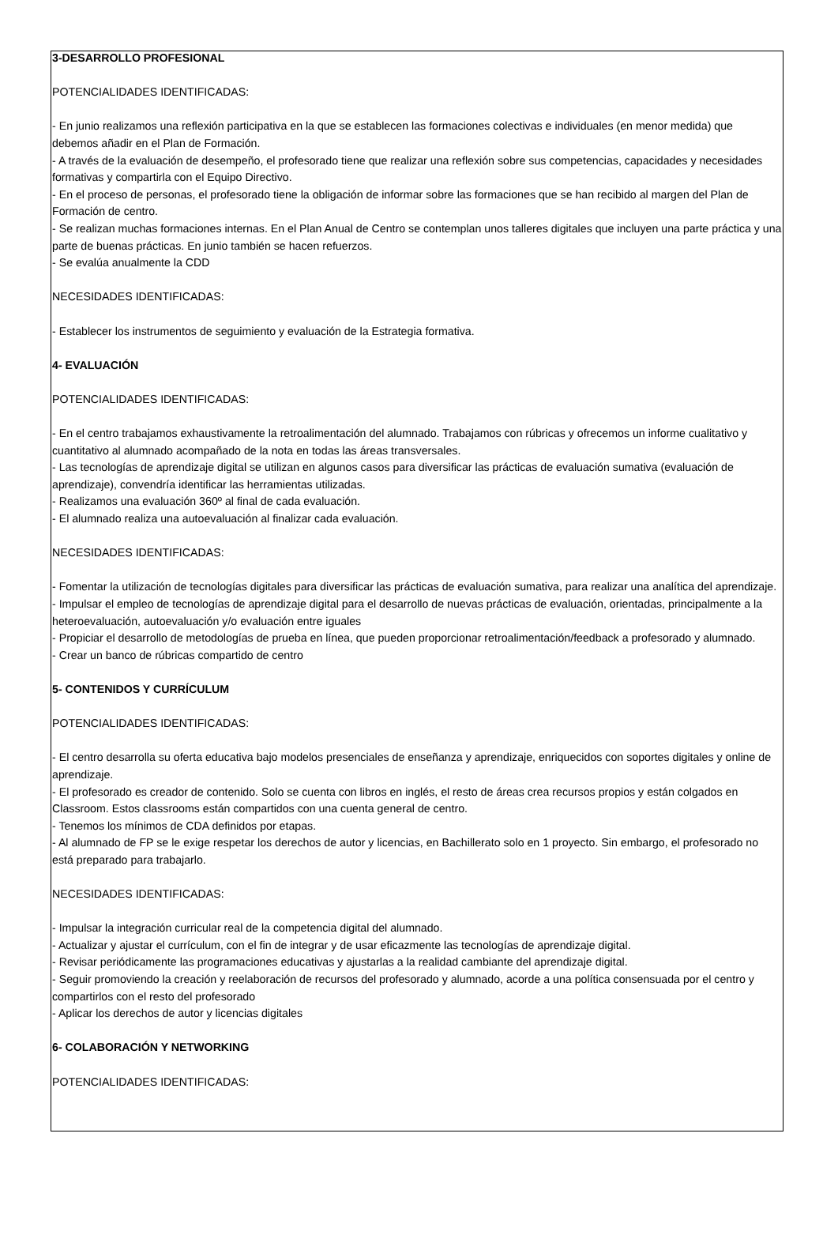3-DESARROLLO PROFESIONAL
POTENCIALIDADES IDENTIFICADAS:
- En junio realizamos una reflexión participativa en la que se establecen las formaciones colectivas e individuales (en menor medida) que debemos añadir en el Plan de Formación.
- A través de la evaluación de desempeño, el profesorado tiene que realizar una reflexión sobre sus competencias, capacidades y necesidades formativas y compartirla con el Equipo Directivo.
- En el proceso de personas, el profesorado tiene la obligación de informar sobre las formaciones que se han recibido al margen del Plan de Formación de centro.
- Se realizan muchas formaciones internas. En el Plan Anual de Centro se contemplan unos talleres digitales que incluyen una parte práctica y una parte de buenas prácticas. En junio también se hacen refuerzos.
- Se evalúa anualmente la CDD
NECESIDADES IDENTIFICADAS:
- Establecer los instrumentos de seguimiento y evaluación de la Estrategia formativa.
4- EVALUACIÓN
POTENCIALIDADES IDENTIFICADAS:
- En el centro trabajamos exhaustivamente la retroalimentación del alumnado. Trabajamos con rúbricas y ofrecemos un informe cualitativo y cuantitativo al alumnado acompañado de la nota en todas las áreas transversales.
- Las tecnologías de aprendizaje digital se utilizan en algunos casos para diversificar las prácticas de evaluación sumativa (evaluación de aprendizaje), convendría identificar las herramientas utilizadas.
- Realizamos una evaluación 360º al final de cada evaluación.
- El alumnado realiza una autoevaluación al finalizar cada evaluación.
NECESIDADES IDENTIFICADAS:
- Fomentar la utilización de tecnologías digitales para diversificar las prácticas de evaluación sumativa, para realizar una analítica del aprendizaje.
- Impulsar el empleo de tecnologías de aprendizaje digital para el desarrollo de nuevas prácticas de evaluación, orientadas, principalmente a la heteroevaluación, autoevaluación y/o evaluación entre iguales
- Propiciar el desarrollo de metodologías de prueba en línea, que pueden proporcionar retroalimentación/feedback a profesorado y alumnado.
- Crear un banco de rúbricas compartido de centro
5- CONTENIDOS Y CURRÍCULUM
POTENCIALIDADES IDENTIFICADAS:
- El centro desarrolla su oferta educativa bajo modelos presenciales de enseñanza y aprendizaje, enriquecidos con soportes digitales y online de aprendizaje.
- El profesorado es creador de contenido. Solo se cuenta con libros en inglés, el resto de áreas crea recursos propios y están colgados en Classroom. Estos classrooms están compartidos con una cuenta general de centro.
- Tenemos los mínimos de CDA definidos por etapas.
- Al alumnado de FP se le exige respetar los derechos de autor y licencias, en Bachillerato solo en 1 proyecto. Sin embargo, el profesorado no está preparado para trabajarlo.
NECESIDADES IDENTIFICADAS:
- Impulsar la integración curricular real de la competencia digital del alumnado.
- Actualizar y ajustar el currículum, con el fin de integrar y de usar eficazmente las tecnologías de aprendizaje digital.
- Revisar periódicamente las programaciones educativas y ajustarlas a la realidad cambiante del aprendizaje digital.
- Seguir promoviendo la creación y reelaboración de recursos del profesorado y alumnado, acorde a una política consensuada por el centro y compartirlos con el resto del profesorado
- Aplicar los derechos de autor y licencias digitales
6- COLABORACIÓN Y NETWORKING
POTENCIALIDADES IDENTIFICADAS: